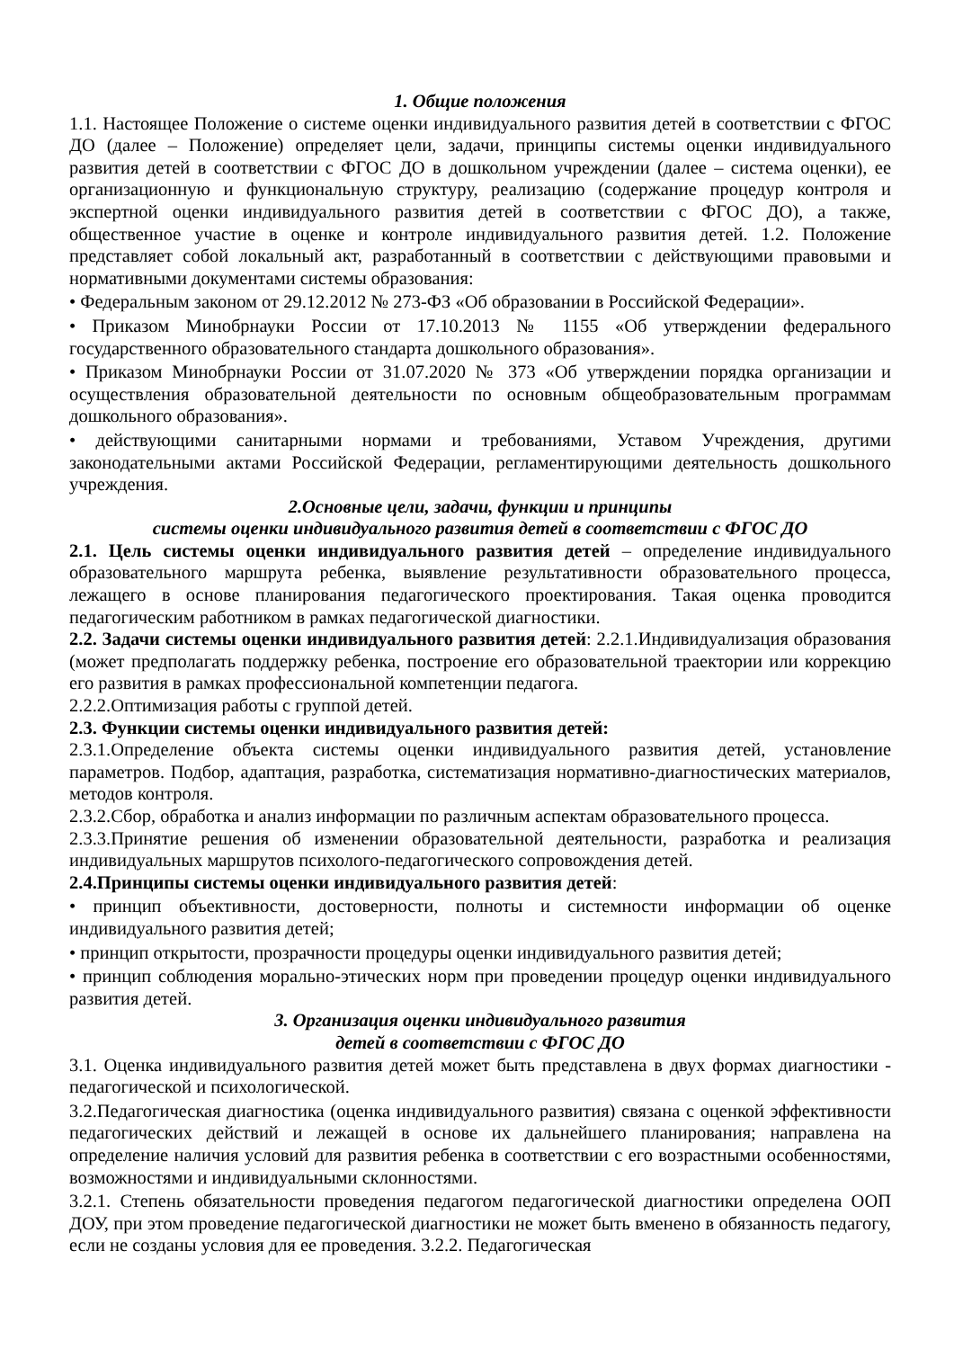1. Общие положения
1.1. Настоящее Положение о системе оценки индивидуального развития детей в соответствии с ФГОС ДО (далее – Положение) определяет цели, задачи, принципы системы оценки индивидуального развития детей в соответствии с ФГОС ДО в дошкольном учреждении (далее – система оценки), ее организационную и функциональную структуру, реализацию (содержание процедур контроля и экспертной оценки индивидуального развития детей в соответствии с ФГОС ДО), а также, общественное участие в оценке и контроле индивидуального развития детей. 1.2. Положение представляет собой локальный акт, разработанный в соответствии с действующими правовыми и нормативными документами системы образования:
• Федеральным законом от 29.12.2012 № 273-ФЗ «Об образовании в Российской Федерации».
• Приказом Минобрнауки России от 17.10.2013 № 1155 «Об утверждении федерального государственного образовательного стандарта дошкольного образования».
• Приказом Минобрнауки России от 31.07.2020 № 373 «Об утверждении порядка организации и осуществления образовательной деятельности по основным общеобразовательным программам дошкольного образования».
• действующими санитарными нормами и требованиями, Уставом Учреждения, другими законодательными актами Российской Федерации, регламентирующими деятельность дошкольного учреждения.
2.Основные цели, задачи, функции и принципы
системы оценки индивидуального развития детей в соответствии с ФГОС ДО
2.1. Цель системы оценки индивидуального развития детей – определение индивидуального образовательного маршрута ребенка, выявление результативности образовательного процесса, лежащего в основе планирования педагогического проектирования. Такая оценка проводится педагогическим работником в рамках педагогической диагностики.
2.2. Задачи системы оценки индивидуального развития детей: 2.2.1.Индивидуализация образования (может предполагать поддержку ребенка, построение его образовательной траектории или коррекцию его развития в рамках профессиональной компетенции педагога.
2.2.2.Оптимизация работы с группой детей.
2.3. Функции системы оценки индивидуального развития детей:
2.3.1.Определение объекта системы оценки индивидуального развития детей, установление параметров. Подбор, адаптация, разработка, систематизация нормативно-диагностических материалов, методов контроля.
2.3.2.Сбор, обработка и анализ информации по различным аспектам образовательного процесса.
2.3.3.Принятие решения об изменении образовательной деятельности, разработка и реализация индивидуальных маршрутов психолого-педагогического сопровождения детей.
2.4.Принципы системы оценки индивидуального развития детей:
• принцип объективности, достоверности, полноты и системности информации об оценке индивидуального развития детей;
• принцип открытости, прозрачности процедуры оценки индивидуального развития детей;
• принцип соблюдения морально-этических норм при проведении процедур оценки индивидуального развития детей.
3. Организация оценки индивидуального развития
детей в соответствии с ФГОС ДО
3.1. Оценка индивидуального развития детей может быть представлена в двух формах диагностики - педагогической и психологической.
3.2.Педагогическая диагностика (оценка индивидуального развития) связана с оценкой эффективности педагогических действий и лежащей в основе их дальнейшего планирования; направлена на определение наличия условий для развития ребенка в соответствии с его возрастными особенностями, возможностями и индивидуальными склонностями.
3.2.1. Степень обязательности проведения педагогом педагогической диагностики определена ООП ДОУ, при этом проведение педагогической диагностики не может быть вменено в обязанность педагогу, если не созданы условия для ее проведения. 3.2.2. Педагогическая